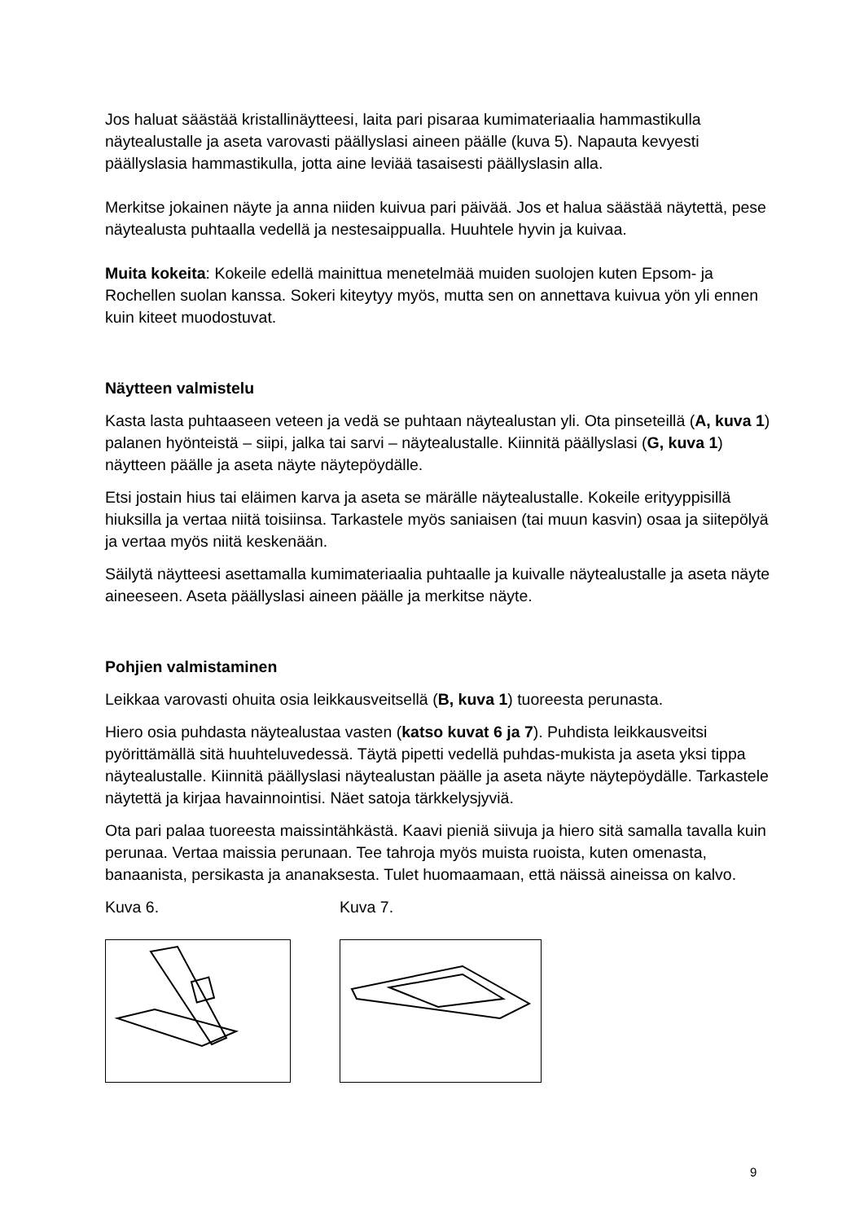Jos haluat säästää kristallinäytteesi, laita pari pisaraa kumimateriaalia hammastikulla näytealustalle ja aseta varovasti päällyslasi aineen päälle (kuva 5). Napauta kevyesti päällyslasia hammastikulla, jotta aine leviää tasaisesti päällyslasin alla.
Merkitse jokainen näyte ja anna niiden kuivua pari päivää. Jos et halua säästää näytettä, pese näytealusta puhtaalla vedellä ja nestesaippualla. Huuhtele hyvin ja kuivaa.
Muita kokeita: Kokeile edellä mainittua menetelmää muiden suolojen kuten Epsom- ja Rochellen suolan kanssa. Sokeri kiteytyy myös, mutta sen on annettava kuivua yön yli ennen kuin kiteet muodostuvat.
Näytteen valmistelu
Kasta lasta puhtaaseen veteen ja vedä se puhtaan näytealustan yli. Ota pinseteillä (A, kuva 1) palanen hyönteistä – siipi, jalka tai sarvi – näytealustalle. Kiinnitä päällyslasi (G, kuva 1) näytteen päälle ja aseta näyte näytepöydälle.
Etsi jostain hius tai eläimen karva ja aseta se märälle näytealustalle. Kokeile erityyppisillä hiuksilla ja vertaa niitä toisiinsa. Tarkastele myös saniaisen (tai muun kasvin) osaa ja siitepölyä ja vertaa myös niitä keskenään.
Säilytä näytteesi asettamalla kumimateriaalia puhtaalle ja kuivalle näytealustalle ja aseta näyte aineeseen. Aseta päällyslasi aineen päälle ja merkitse näyte.
Pohjien valmistaminen
Leikkaa varovasti ohuita osia leikkausveitsellä (B, kuva 1) tuoreesta perunasta.
Hiero osia puhdasta näytealustaa vasten (katso kuvat 6 ja 7). Puhdista leikkausveitsi pyörittämällä sitä huuhteluvedessä. Täytä pipetti vedellä puhdas-mukista ja aseta yksi tippa näytealustalle. Kiinnitä päällyslasi näytealustan päälle ja aseta näyte näytepöydälle. Tarkastele näytettä ja kirjaa havainnointisi. Näet satoja tärkkelysjyviä.
Ota pari palaa tuoreesta maissintähkästä. Kaavi pieniä siivuja ja hiero sitä samalla tavalla kuin perunaa. Vertaa maissia perunaan. Tee tahroja myös muista ruoista, kuten omenasta, banaanista, persikasta ja ananaksesta. Tulet huomaamaan, että näissä aineissa on kalvo.
Kuva 6. Kuva 7.
9